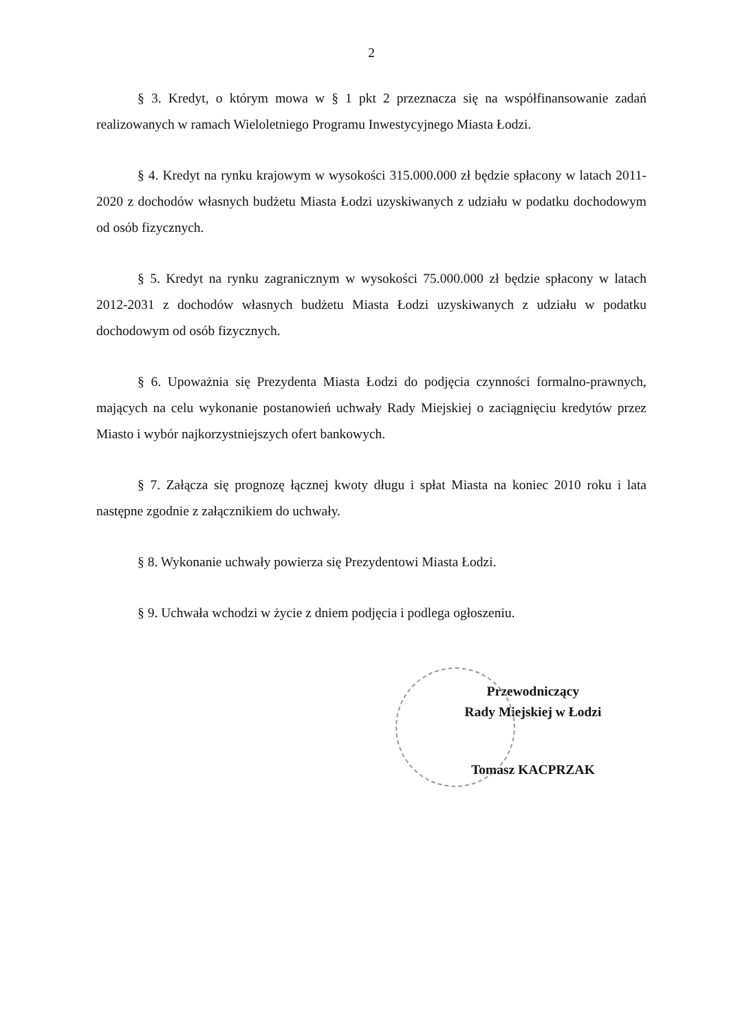2
§ 3. Kredyt, o którym mowa w § 1 pkt 2 przeznacza się na współfinansowanie zadań realizowanych w ramach Wieloletniego Programu Inwestycyjnego Miasta Łodzi.
§ 4. Kredyt na rynku krajowym w wysokości 315.000.000 zł będzie spłacony w latach 2011-2020 z dochodów własnych budżetu Miasta Łodzi uzyskiwanych z udziału w podatku dochodowym od osób fizycznych.
§ 5. Kredyt na rynku zagranicznym w wysokości 75.000.000 zł będzie spłacony w latach 2012-2031 z dochodów własnych budżetu Miasta Łodzi uzyskiwanych z udziału w podatku dochodowym od osób fizycznych.
§ 6. Upoważnia się Prezydenta Miasta Łodzi do podjęcia czynności formalno-prawnych, mających na celu wykonanie postanowień uchwały Rady Miejskiej o zaciągnięciu kredytów przez Miasto i wybór najkorzystniejszych ofert bankowych.
§ 7. Załącza się prognozę łącznej kwoty długu i spłat Miasta na koniec 2010 roku i lata następne zgodnie z załącznikiem do uchwały.
§ 8. Wykonanie uchwały powierza się Prezydentowi Miasta Łodzi.
§ 9. Uchwała wchodzi w życie z dniem podjęcia i podlega ogłoszeniu.
Przewodniczący
Rady Miejskiej w Łodzi
Tomasz KACPRZAK